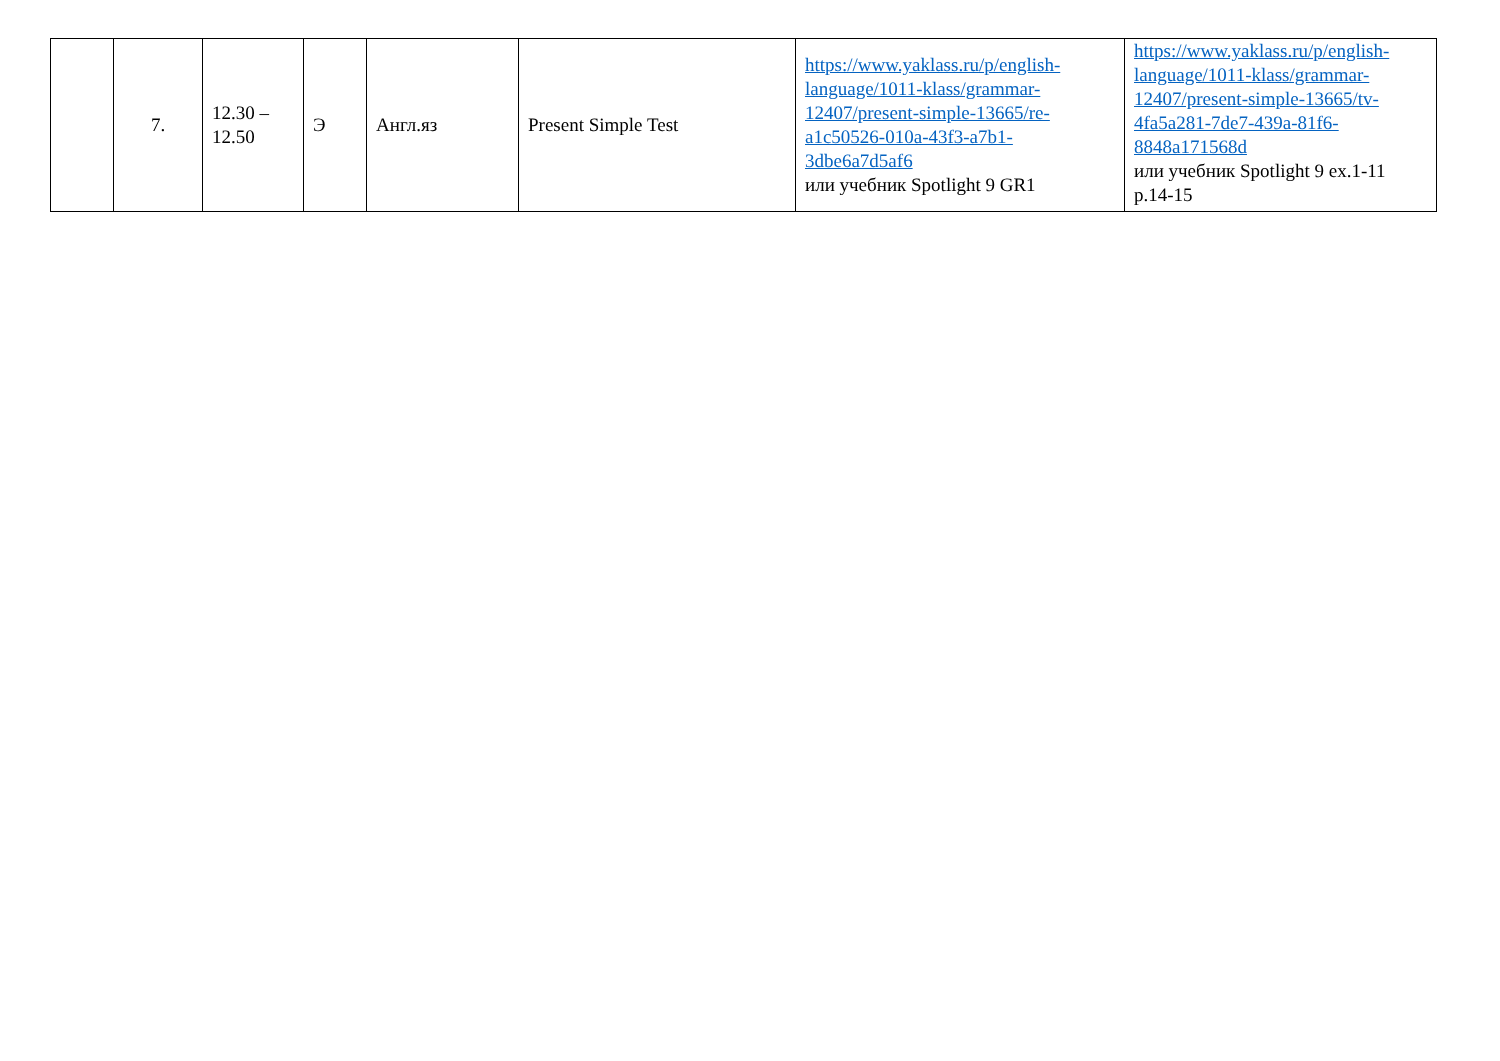| | 7. | 12.30 – 12.50 | Э | Англ.яз | Present Simple Test | https://www.yaklass.ru/p/english-language/1011-klass/grammar-12407/present-simple-13665/re-a1c50526-010a-43f3-a7b1-3dbe6a7d5af6 или учебник Spotlight 9 GR1 | https://www.yaklass.ru/p/english-language/1011-klass/grammar-12407/present-simple-13665/tv-4fa5a281-7de7-439a-81f6-8848a171568d или учебник Spotlight 9 ex.1-11 p.14-15 |